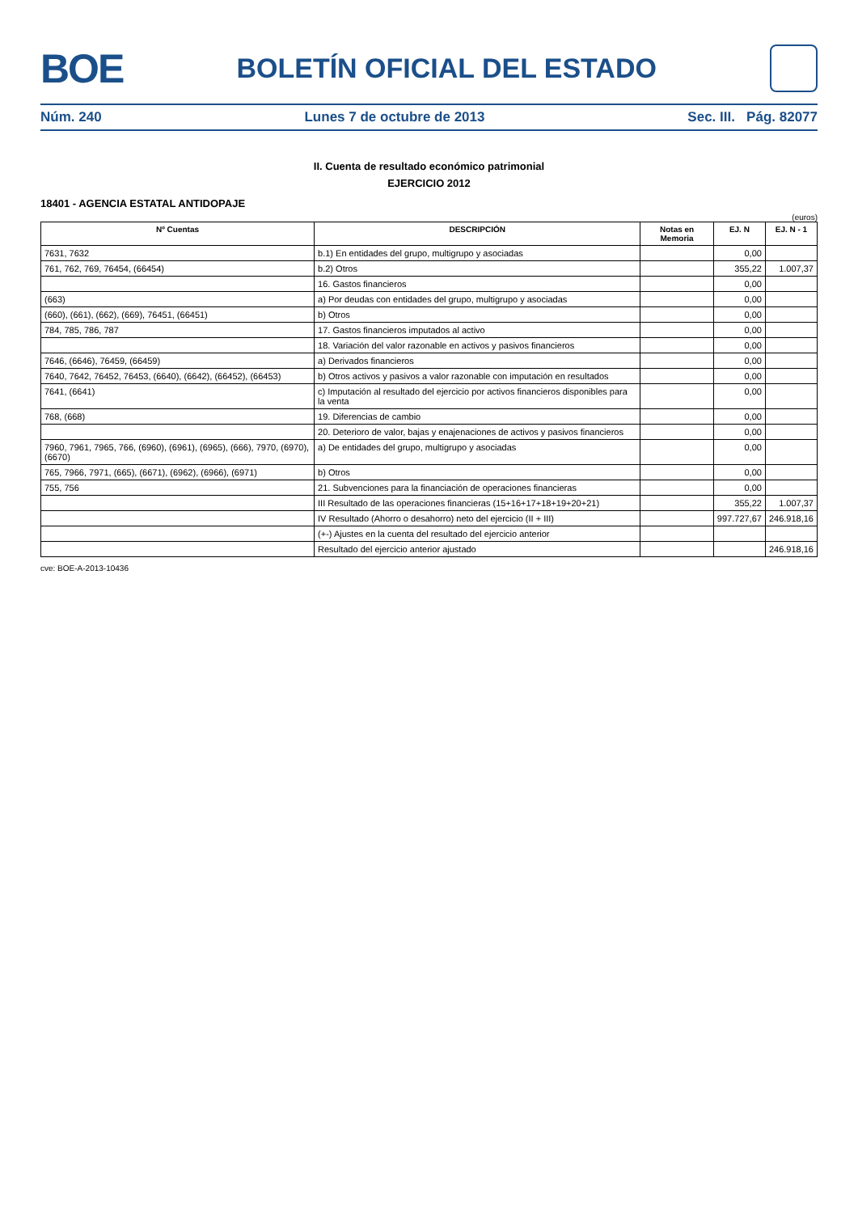BOE
BOLETÍN OFICIAL DEL ESTADO
Núm. 240 Lunes 7 de octubre de 2013 Sec. III. Pág. 82077
II. Cuenta de resultado económico patrimonial
EJERCICIO 2012
18401 - AGENCIA ESTATAL ANTIDOPAJE
(euros)
| Nº Cuentas | DESCRIPCIÓN | Notas en Memoria | EJ. N | EJ. N - 1 |
| --- | --- | --- | --- | --- |
| 7631, 7632 | b.1) En entidades del grupo, multigrupo y asociadas | | 0,00 | |
| 761, 762, 769, 76454, (66454) | b.2) Otros | | 355,22 | 1.007,37 |
| | 16. Gastos financieros | | 0,00 | |
| (663) | a) Por deudas con entidades del grupo, multigrupo y asociadas | | 0,00 | |
| (660), (661), (662), (669), 76451, (66451) | b) Otros | | 0,00 | |
| 784, 785, 786, 787 | 17. Gastos financieros imputados al activo | | 0,00 | |
| | 18. Variación del valor razonable en activos y pasivos financieros | | 0,00 | |
| 7646, (6646), 76459, (66459) | a) Derivados financieros | | 0,00 | |
| 7640, 7642, 76452, 76453, (6640), (6642), (66452), (66453) | b) Otros activos y pasivos a valor razonable con imputación en resultados | | 0,00 | |
| 7641, (6641) | c) Imputación al resultado del ejercicio por activos financieros disponibles para la venta | | 0,00 | |
| 768, (668) | 19. Diferencias de cambio | | 0,00 | |
| | 20. Deterioro de valor, bajas y enajenaciones de activos y pasivos financieros | | 0,00 | |
| 7960, 7961, 7965, 766, (6960), (6961), (6965), (666), 7970, (6970), (6670) | a) De entidades del grupo, multigrupo y asociadas | | 0,00 | |
| 765, 7966, 7971, (665), (6671), (6962), (6966), (6971) | b) Otros | | 0,00 | |
| 755, 756 | 21. Subvenciones para la financiación de operaciones financieras | | 0,00 | |
| | III Resultado de las operaciones financieras (15+16+17+18+19+20+21) | | 355,22 | 1.007,37 |
| | IV Resultado (Ahorro o desahorro) neto del ejercicio (II + III) | | 997.727,67 | 246.918,16 |
| | (+-) Ajustes en la cuenta del resultado del ejercicio anterior | | | |
| | Resultado del ejercicio anterior ajustado | | | 246.918,16 |
cve: BOE-A-2013-10436